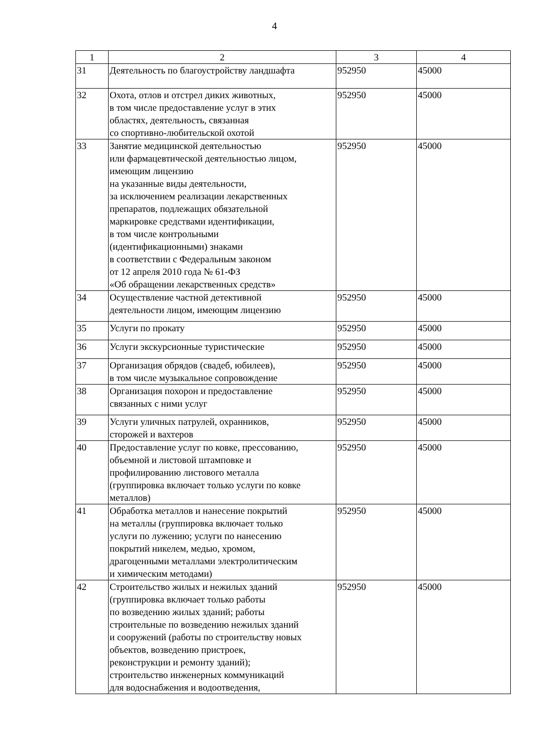4
| 1 | 2 | 3 | 4 |
| --- | --- | --- | --- |
| 31 | Деятельность по благоустройству ландшафта | 952950 | 45000 |
| 32 | Охота, отлов и отстрел диких животных, в том числе предоставление услуг в этих областях, деятельность, связанная со спортивно-любительской охотой | 952950 | 45000 |
| 33 | Занятие медицинской деятельностью или фармацевтической деятельностью лицом, имеющим лицензию на указанные виды деятельности, за исключением реализации лекарственных препаратов, подлежащих обязательной маркировке средствами идентификации, в том числе контрольными (идентификационными) знаками в соответствии с Федеральным законом от 12 апреля 2010 года № 61-ФЗ «Об обращении лекарственных средств» | 952950 | 45000 |
| 34 | Осуществление частной детективной деятельности лицом, имеющим лицензию | 952950 | 45000 |
| 35 | Услуги по прокату | 952950 | 45000 |
| 36 | Услуги экскурсионные туристические | 952950 | 45000 |
| 37 | Организация обрядов (свадеб, юбилеев), в том числе музыкальное сопровождение | 952950 | 45000 |
| 38 | Организация похорон и предоставление связанных с ними услуг | 952950 | 45000 |
| 39 | Услуги уличных патрулей, охранников, сторожей и вахтеров | 952950 | 45000 |
| 40 | Предоставление услуг по ковке, прессованию, объемной и листовой штамповке и профилированию листового металла (группировка включает только услуги по ковке металлов) | 952950 | 45000 |
| 41 | Обработка металлов и нанесение покрытий на металлы (группировка включает только услуги по лужению; услуги по нанесению покрытий никелем, медью, хромом, драгоценными металлами электролитическим и химическим методами) | 952950 | 45000 |
| 42 | Строительство жилых и нежилых зданий (группировка включает только работы по возведению жилых зданий; работы строительные по возведению нежилых зданий и сооружений (работы по строительству новых объектов, возведению пристроек, реконструкции и ремонту зданий); строительство инженерных коммуникаций для водоснабжения и водоотведения, | 952950 | 45000 |